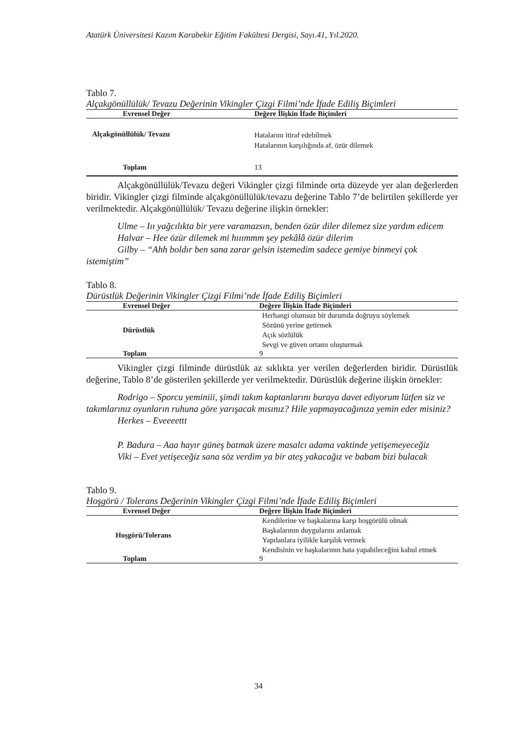Atatürk Üniversitesi Kazım Karabekir Eğitim Fakültesi Dergisi, Sayı.41, Yıl.2020.
Tablo 7.
Alçakgönüllülük/ Tevazu Değerinin Vikingler Çizgi Filmi’nde İfade Ediliş Biçimleri
| Evrensel Değer | Değere İlişkin İfade Biçimleri |
| --- | --- |
| Alçakgönüllülük/ Tevazu | Hatalarını itiraf edebilmek Hatalarının karşılığında af, özür dilemek |
| Toplam | 13 |
Alçakgönüllülük/Tevazu değeri Vikingler çizgi filminde orta düzeyde yer alan değerlerden biridir. Vikingler çizgi filminde alçakgönüllülük/tevazu değerine Tablo 7’de belirtilen şekillerde yer verilmektedir. Alçakgönüllülük/ Tevazu değerine ilişkin örnekler:
Ulme – Iıı yağcılıkta bir yere varamazsın, benden özür diler dilemez size yardım edicem
Halvar – Hee özür dilemek mi hııımmm şey pekâlâ özür dilerim
Gilby – “Ahh boldır ben sana zarar gelsin istemedim sadece gemiye binmeyi çok istemiştim”
Tablo 8.
Dürüstlük Değerinin Vikingler Çizgi Filmi’nde İfade Ediliş Biçimleri
| Evrensel Değer | Değere İlişkin İfade Biçimleri |
| --- | --- |
| Dürüstlük | Herhangi olumsuz bir durumda doğruyu söylemek Sözünü yerine getirmek Açık sözlülük Sevgi ve güven ortamı oluşturmak |
| Toplam | 9 |
Vikingler çizgi filminde dürüstlük az sıklıkta yer verilen değerlerden biridir. Dürüstlük değerine, Tablo 8’de gösterilen şekillerde yer verilmektedir. Dürüstlük değerine ilişkin örnekler:
Rodrigo – Sporcu yeminiii, şimdi takım kaptanlarını buraya davet ediyorum lütfen siz ve takımlarınız oyunların ruhuna göre yarışacak mısınız? Hile yapmayacağınıza yemin eder misiniz?
Herkes – Eveeeettt
P. Badura – Aaa hayır güneş batmak üzere masalcı adama vaktinde yetişemeyeceğiz
Viki – Evet yetişeceğiz sana söz verdim ya bir ateş yakacağız ve babam bizi bulacak
Tablo 9.
Hoşgörü / Tolerans Değerinin Vikingler Çizgi Filmi’nde İfade Ediliş Biçimleri
| Evrensel Değer | Değere İlişkin İfade Biçimleri |
| --- | --- |
| Hoşgörü/Tolerans | Kendilerine ve başkalarına karşı hoşgörülü olmak Başkalarının duygularını anlamak Yapılanlara iyilikle karşılık vermek Kendisinin ve başkalarının hata yapabileceğini kabul etmek |
| Toplam | 9 |
34